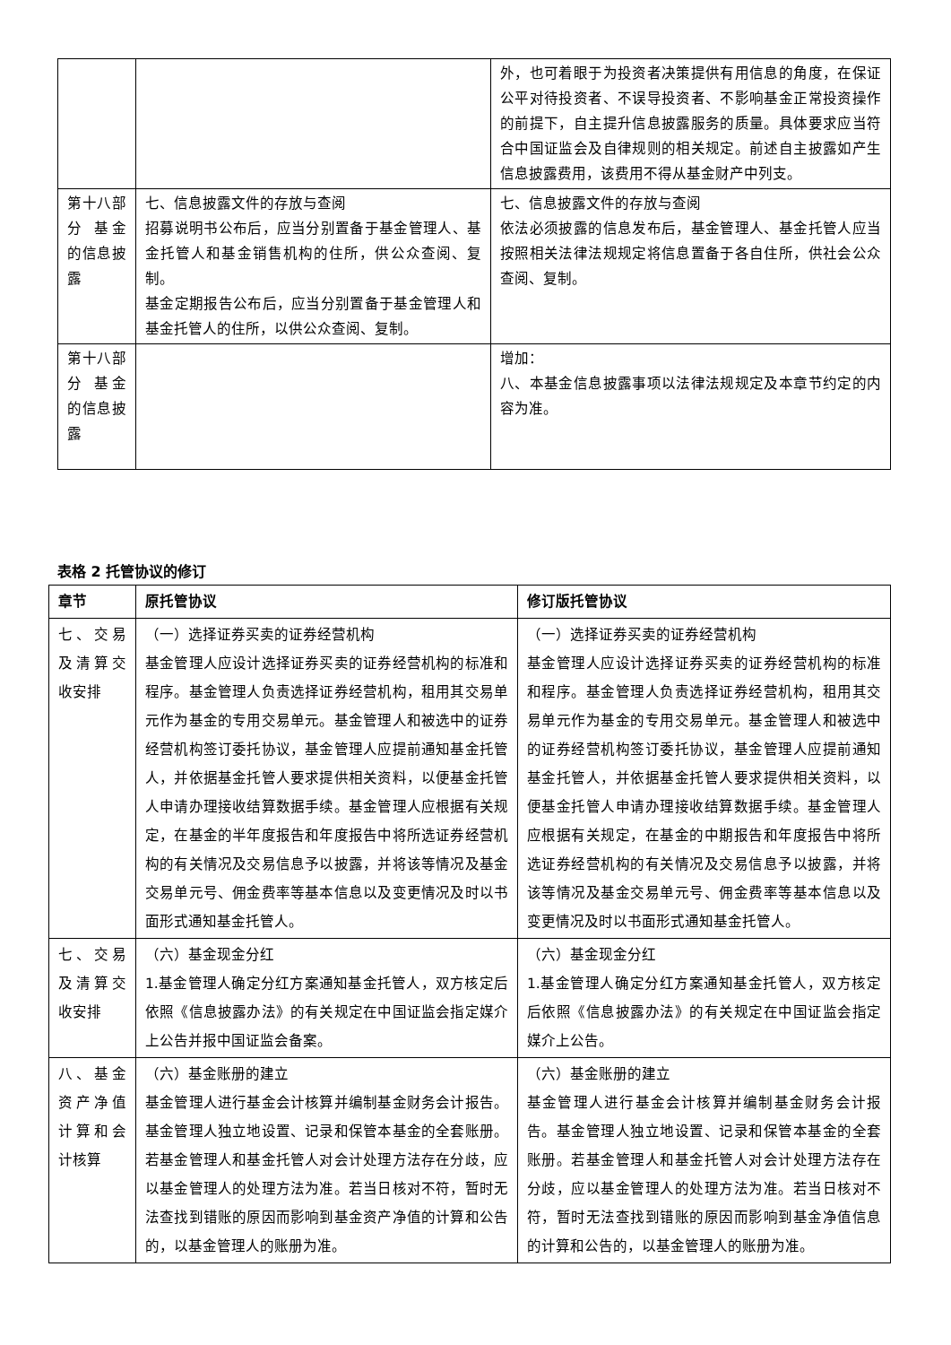| | | 外，也可着眼于为投资者决策提供有用信息的角度，在保证公平对待投资者、不误导投资者、不影响基金正常投资操作的前提下，自主提升信息披露服务的质量。具体要求应当符合中国证监会及自律规则的相关规定。前述自主披露如产生信息披露费用，该费用不得从基金财产中列支。 |
| 第十八部分 基金的信息披露 | 七、信息披露文件的存放与查阅 招募说明书公布后，应当分别置备于基金管理人、基金托管人和基金销售机构的住所，供公众查阅、复制。 基金定期报告公布后，应当分别置备于基金管理人和基金托管人的住所，以供公众查阅、复制。 | 七、信息披露文件的存放与查阅 依法必须披露的信息发布后，基金管理人、基金托管人应当按照相关法律法规规定将信息置备于各自住所，供社会公众查阅、复制。 |
| 第十八部分 基金的信息披露 | | 增加： 八、本基金信息披露事项以法律法规规定及本章节约定的内容为准。 |
表格 2 托管协议的修订
| 章节 | 原托管协议 | 修订版托管协议 |
| --- | --- | --- |
| 七、交易及清算交收安排 | （一）选择证券买卖的证券经营机构 基金管理人应设计选择证券买卖的证券经营机构的标准和程序。基金管理人负责选择证券经营机构，租用其交易单元作为基金的专用交易单元。基金管理人和被选中的证券经营机构签订委托协议，基金管理人应提前通知基金托管人，并依据基金托管人要求提供相关资料，以便基金托管人申请办理接收结算数据手续。基金管理人应根据有关规定，在基金的半年度报告和年度报告中将所选证券经营机构的有关情况及交易信息予以披露，并将该等情况及基金交易单元号、佣金费率等基本信息以及变更情况及时以书面形式通知基金托管人。 | （一）选择证券买卖的证券经营机构 基金管理人应设计选择证券买卖的证券经营机构的标准和程序。基金管理人负责选择证券经营机构，租用其交易单元作为基金的专用交易单元。基金管理人和被选中的证券经营机构签订委托协议，基金管理人应提前通知基金托管人，并依据基金托管人要求提供相关资料，以便基金托管人申请办理接收结算数据手续。基金管理人应根据有关规定，在基金的中期报告和年度报告中将所选证券经营机构的有关情况及交易信息予以披露，并将该等情况及基金交易单元号、佣金费率等基本信息以及变更情况及时以书面形式通知基金托管人。 |
| 七、交易及清算交收安排 | （六）基金现金分红 1.基金管理人确定分红方案通知基金托管人，双方核定后依照《信息披露办法》的有关规定在中国证监会指定媒介上公告并报中国证监会备案。 | （六）基金现金分红 1.基金管理人确定分红方案通知基金托管人，双方核定后依照《信息披露办法》的有关规定在中国证监会指定媒介上公告。 |
| 八、基金资产净值计算和会计核算 | （六）基金账册的建立 基金管理人进行基金会计核算并编制基金财务会计报告。基金管理人独立地设置、记录和保管本基金的全套账册。若基金管理人和基金托管人对会计处理方法存在分歧，应以基金管理人的处理方法为准。若当日核对不符，暂时无法查找到错账的原因而影响到基金资产净值的计算和公告的，以基金管理人的账册为准。 | （六）基金账册的建立 基金管理人进行基金会计核算并编制基金财务会计报告。基金管理人独立地设置、记录和保管本基金的全套账册。若基金管理人和基金托管人对会计处理方法存在分歧，应以基金管理人的处理方法为准。若当日核对不符，暂时无法查找到错账的原因而影响到基金净值信息的计算和公告的，以基金管理人的账册为准。 |